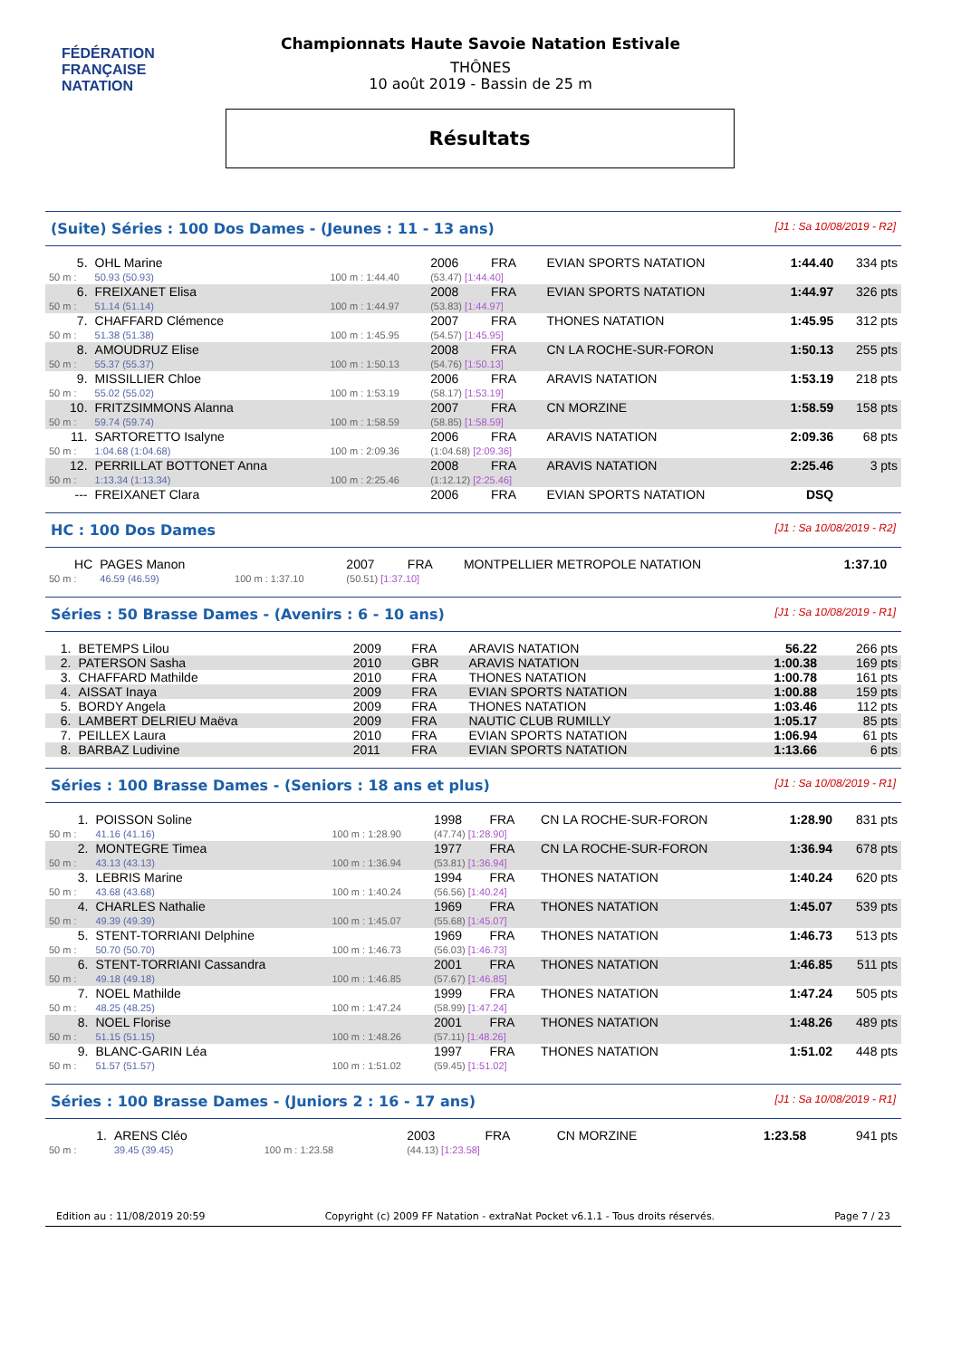FÉDÉRATION FRANÇAISE
NATATION
Championnats Haute Savoie Natation Estivale
THÔNES
10 août 2019 - Bassin de 25 m
Résultats
(Suite) Séries : 100 Dos Dames - (Jeunes : 11 - 13 ans) [J1 : Sa 10/08/2019 - R2]
| 5. | OHL Marine | | 2006 | FRA | EVIAN SPORTS NATATION | 1:44.40 | 334 pts |
| 50 m : | 50.93 (50.93) | 100 m : 1:44.40 | (53.47) [1:44.40] | | | | |
| 6. | FREIXANET Elisa | | 2008 | FRA | EVIAN SPORTS NATATION | 1:44.97 | 326 pts |
| 50 m : | 51.14 (51.14) | 100 m : 1:44.97 | (53.83) [1:44.97] | | | | |
| 7. | CHAFFARD Clémence | | 2007 | FRA | THONES NATATION | 1:45.95 | 312 pts |
| 50 m : | 51.38 (51.38) | 100 m : 1:45.95 | (54.57) [1:45.95] | | | | |
| 8. | AMOUDRUZ Elise | | 2008 | FRA | CN LA ROCHE-SUR-FORON | 1:50.13 | 255 pts |
| 50 m : | 55.37 (55.37) | 100 m : 1:50.13 | (54.76) [1:50.13] | | | | |
| 9. | MISSILLIER Chloe | | 2006 | FRA | ARAVIS NATATION | 1:53.19 | 218 pts |
| 50 m : | 55.02 (55.02) | 100 m : 1:53.19 | (58.17) [1:53.19] | | | | |
| 10. | FRITZSIMMONS Alanna | | 2007 | FRA | CN MORZINE | 1:58.59 | 158 pts |
| 50 m : | 59.74 (59.74) | 100 m : 1:58.59 | (58.85) [1:58.59] | | | | |
| 11. | SARTORETTO Isalyne | | 2006 | FRA | ARAVIS NATATION | 2:09.36 | 68 pts |
| 50 m : | 1:04.68 (1:04.68) | 100 m : 2:09.36 | (1:04.68) [2:09.36] | | | | |
| 12. | PERRILLAT BOTTONET Anna | | 2008 | FRA | ARAVIS NATATION | 2:25.46 | 3 pts |
| 50 m : | 1:13.34 (1:13.34) | 100 m : 2:25.46 | (1:12.12) [2:25.46] | | | | |
| --- | FREIXANET Clara | | 2006 | FRA | EVIAN SPORTS NATATION | DSQ | |
HC : 100 Dos Dames [J1 : Sa 10/08/2019 - R2]
| HC | PAGES Manon | | 2007 | FRA | MONTPELLIER METROPOLE NATATION | 1:37.10 | |
| 50 m : | 46.59 (46.59) | 100 m : 1:37.10 | (50.51) [1:37.10] | | | | |
Séries : 50 Brasse Dames - (Avenirs : 6 - 10 ans) [J1 : Sa 10/08/2019 - R1]
| 1. | BETEMPS Lilou | 2009 | FRA | ARAVIS NATATION | 56.22 | 266 pts |
| 2. | PATERSON Sasha | 2010 | GBR | ARAVIS NATATION | 1:00.38 | 169 pts |
| 3. | CHAFFARD Mathilde | 2010 | FRA | THONES NATATION | 1:00.78 | 161 pts |
| 4. | AISSAT Inaya | 2009 | FRA | EVIAN SPORTS NATATION | 1:00.88 | 159 pts |
| 5. | BORDY Angela | 2009 | FRA | THONES NATATION | 1:03.46 | 112 pts |
| 6. | LAMBERT DELRIEU Maëva | 2009 | FRA | NAUTIC CLUB RUMILLY | 1:05.17 | 85 pts |
| 7. | PEILLEX Laura | 2010 | FRA | EVIAN SPORTS NATATION | 1:06.94 | 61 pts |
| 8. | BARBAZ Ludivine | 2011 | FRA | EVIAN SPORTS NATATION | 1:13.66 | 6 pts |
Séries : 100 Brasse Dames - (Seniors : 18 ans et plus) [J1 : Sa 10/08/2019 - R1]
| 1. | POISSON Soline | | 1998 | FRA | CN LA ROCHE-SUR-FORON | 1:28.90 | 831 pts |
| 50 m : | 41.16 (41.16) | 100 m : 1:28.90 | (47.74) [1:28.90] | | | | |
| 2. | MONTEGRE Timea | | 1977 | FRA | CN LA ROCHE-SUR-FORON | 1:36.94 | 678 pts |
| 50 m : | 43.13 (43.13) | 100 m : 1:36.94 | (53.81) [1:36.94] | | | | |
| 3. | LEBRIS Marine | | 1994 | FRA | THONES NATATION | 1:40.24 | 620 pts |
| 50 m : | 43.68 (43.68) | 100 m : 1:40.24 | (56.56) [1:40.24] | | | | |
| 4. | CHARLES Nathalie | | 1969 | FRA | THONES NATATION | 1:45.07 | 539 pts |
| 50 m : | 49.39 (49.39) | 100 m : 1:45.07 | (55.68) [1:45.07] | | | | |
| 5. | STENT-TORRIANI Delphine | | 1969 | FRA | THONES NATATION | 1:46.73 | 513 pts |
| 50 m : | 50.70 (50.70) | 100 m : 1:46.73 | (56.03) [1:46.73] | | | | |
| 6. | STENT-TORRIANI Cassandra | | 2001 | FRA | THONES NATATION | 1:46.85 | 511 pts |
| 50 m : | 49.18 (49.18) | 100 m : 1:46.85 | (57.67) [1:46.85] | | | | |
| 7. | NOEL Mathilde | | 1999 | FRA | THONES NATATION | 1:47.24 | 505 pts |
| 50 m : | 48.25 (48.25) | 100 m : 1:47.24 | (58.99) [1:47.24] | | | | |
| 8. | NOEL Florise | | 2001 | FRA | THONES NATATION | 1:48.26 | 489 pts |
| 50 m : | 51.15 (51.15) | 100 m : 1:48.26 | (57.11) [1:48.26] | | | | |
| 9. | BLANC-GARIN Léa | | 1997 | FRA | THONES NATATION | 1:51.02 | 448 pts |
| 50 m : | 51.57 (51.57) | 100 m : 1:51.02 | (59.45) [1:51.02] | | | | |
Séries : 100 Brasse Dames - (Juniors 2 : 16 - 17 ans) [J1 : Sa 10/08/2019 - R1]
| 1. | ARENS Cléo | | 2003 | FRA | CN MORZINE | 1:23.58 | 941 pts |
| 50 m : | 39.45 (39.45) | 100 m : 1:23.58 | (44.13) [1:23.58] | | | | |
Edition au : 11/08/2019 20:59 Copyright (c) 2009 FF Natation - extraNat Pocket v6.1.1 - Tous droits réservés. Page 7 / 23